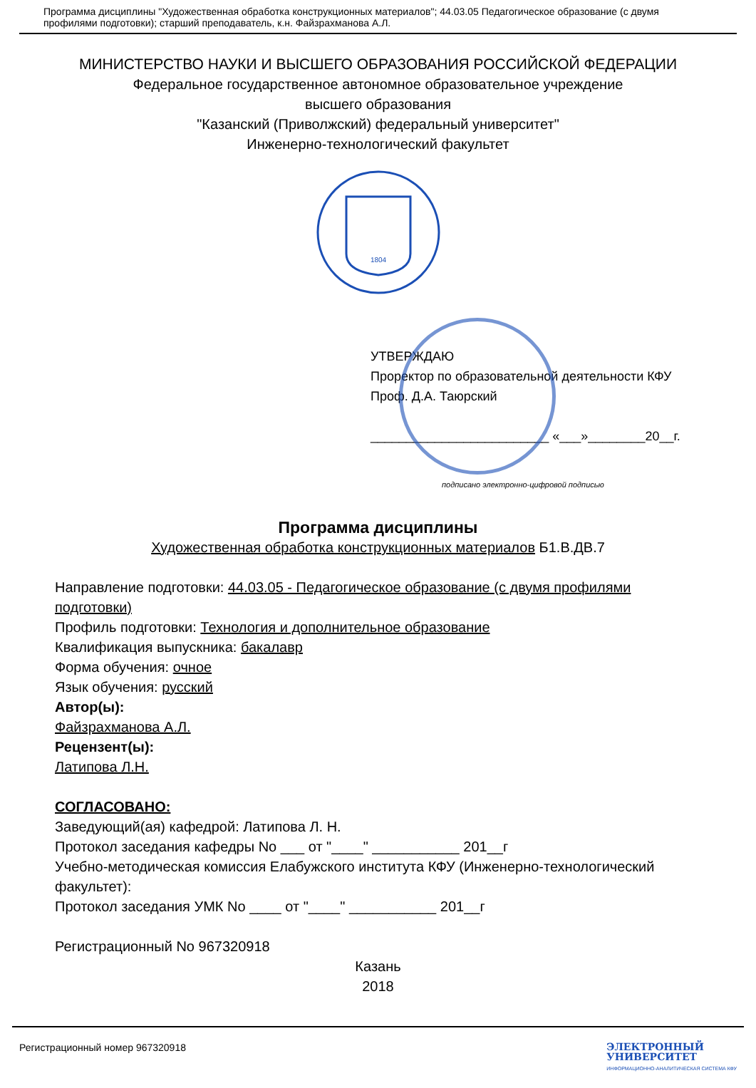Программа дисциплины "Художественная обработка конструкционных материалов"; 44.03.05 Педагогическое образование (с двумя профилями подготовки); старший преподаватель, к.н. Файзрахманова А.Л.
МИНИСТЕРСТВО НАУКИ И ВЫСШЕГО ОБРАЗОВАНИЯ РОССИЙСКОЙ ФЕДЕРАЦИИ
Федеральное государственное автономное образовательное учреждение
высшего образования
"Казанский (Приволжский) федеральный университет"
Инженерно-технологический факультет
1804
УТВЕРЖДАЮ
Проректор по образовательной деятельности КФУ
Проф. Д.А. Таюрский
_________________________ «___»________20__г.
подписано электронно-цифровой подписью
Программа дисциплины
Художественная обработка конструкционных материалов Б1.В.ДВ.7
Направление подготовки: 44.03.05 - Педагогическое образование (с двумя профилями подготовки)
Профиль подготовки: Технология и дополнительное образование
Квалификация выпускника: бакалавр
Форма обучения: очное
Язык обучения: русский
Автор(ы):
Файзрахманова А.Л.
Рецензент(ы):
Латипова Л.Н.
СОГЛАСОВАНО:
Заведующий(ая) кафедрой: Латипова Л. Н.
Протокол заседания кафедры No ___ от "____" ___________ 201__г
Учебно-методическая комиссия Елабужского института КФУ (Инженерно-технологический факультет):
Протокол заседания УМК No ____ от "____" ___________ 201__г
Регистрационный No 967320918
Казань
2018
Регистрационный номер 967320918 ЭЛЕКТРОННЫЙ
УНИВЕРСИТЕТ
ИНФОРМАЦИОННО-АНАЛИТИЧЕСКАЯ СИСТЕМА КФУ